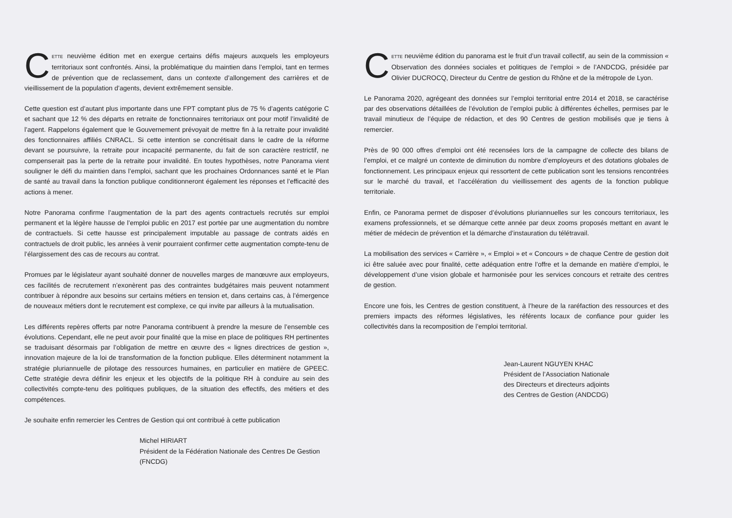CETTE neuvième édition met en exergue certains défis majeurs auxquels les employeurs territoriaux sont confrontés. Ainsi, la problématique du maintien dans l’emploi, tant en termes de prévention que de reclassement, dans un contexte d’allongement des carrières et de vieillissement de la population d’agents, devient extrêmement sensible.
Cette question est d’autant plus importante dans une FPT comptant plus de 75 % d’agents catégorie C et sachant que 12 % des départs en retraite de fonctionnaires territoriaux ont pour motif l’invalidité de l’agent. Rappelons également que le Gouvernement prévoyait de mettre fin à la retraite pour invalidité des fonctionnaires affiliés CNRACL. Si cette intention se concrétisait dans le cadre de la réforme devant se poursuivre, la retraite pour incapacité permanente, du fait de son caractère restrictif, ne compenserait pas la perte de la retraite pour invalidité. En toutes hypothèses, notre Panorama vient souligner le défi du maintien dans l’emploi, sachant que les prochaines Ordonnances santé et le Plan de santé au travail dans la fonction publique conditionneront également les réponses et l’efficacité des actions à mener.
Notre Panorama confirme l’augmentation de la part des agents contractuels recrutés sur emploi permanent et la légère hausse de l’emploi public en 2017 est portée par une augmentation du nombre de contractuels. Si cette hausse est principalement imputable au passage de contrats aidés en contractuels de droit public, les années à venir pourraient confirmer cette augmentation compte-tenu de l’élargissement des cas de recours au contrat.
Promues par le législateur ayant souhaité donner de nouvelles marges de manœuvre aux employeurs, ces facilités de recrutement n’exonèrent pas des contraintes budgétaires mais peuvent notamment contribuer à répondre aux besoins sur certains métiers en tension et, dans certains cas, à l’émergence de nouveaux métiers dont le recrutement est complexe, ce qui invite par ailleurs à la mutualisation.
Les différents repères offerts par notre Panorama contribuent à prendre la mesure de l’ensemble ces évolutions. Cependant, elle ne peut avoir pour finalité que la mise en place de politiques RH pertinentes se traduisant désormais par l’obligation de mettre en œuvre des « lignes directrices de gestion », innovation majeure de la loi de transformation de la fonction publique. Elles déterminent notamment la stratégie pluriannuelle de pilotage des ressources humaines, en particulier en matière de GPEEC. Cette stratégie devra définir les enjeux et les objectifs de la politique RH à conduire au sein des collectivités compte-tenu des politiques publiques, de la situation des effectifs, des métiers et des compétences.
Je souhaite enfin remercier les Centres de Gestion qui ont contribué à cette publication
Michel HIRIART
Président de la Fédération Nationale des Centres De Gestion
(FNCDG)
CETTE neuvième édition du panorama est le fruit d’un travail collectif, au sein de la commission « Observation des données sociales et politiques de l’emploi » de l’ANDCDG, présidée par Olivier DUCROCQ, Directeur du Centre de gestion du Rhône et de la métropole de Lyon.
Le Panorama 2020, agrégeant des données sur l’emploi territorial entre 2014 et 2018, se caractérise par des observations détaillées de l’évolution de l’emploi public à différentes échelles, permises par le travail minutieux de l’équipe de rédaction, et des 90 Centres de gestion mobilisés que je tiens à remercier.
Près de 90 000 offres d’emploi ont été recensées lors de la campagne de collecte des bilans de l’emploi, et ce malgré un contexte de diminution du nombre d’employeurs et des dotations globales de fonctionnement. Les principaux enjeux qui ressortent de cette publication sont les tensions rencontrées sur le marché du travail, et l’accélération du vieillissement des agents de la fonction publique territoriale.
Enfin, ce Panorama permet de disposer d’évolutions pluriannuelles sur les concours territoriaux, les examens professionnels, et se démarque cette année par deux zooms proposés mettant en avant le métier de médecin de prévention et la démarche d’instauration du télétravail.
La mobilisation des services « Carrière », « Emploi » et « Concours » de chaque Centre de gestion doit ici être saluée avec pour finalité, cette adéquation entre l’offre et la demande en matière d’emploi, le développement d’une vision globale et harmonisée pour les services concours et retraite des centres de gestion.
Encore une fois, les Centres de gestion constituent, à l’heure de la raréfaction des ressources et des premiers impacts des réformes législatives, les référents locaux de confiance pour guider les collectivités dans la recomposition de l’emploi territorial.
Jean-Laurent NGUYEN KHAC
Président de l’Association Nationale
des Directeurs et directeurs adjoints
des Centres de Gestion (ANDCDG)